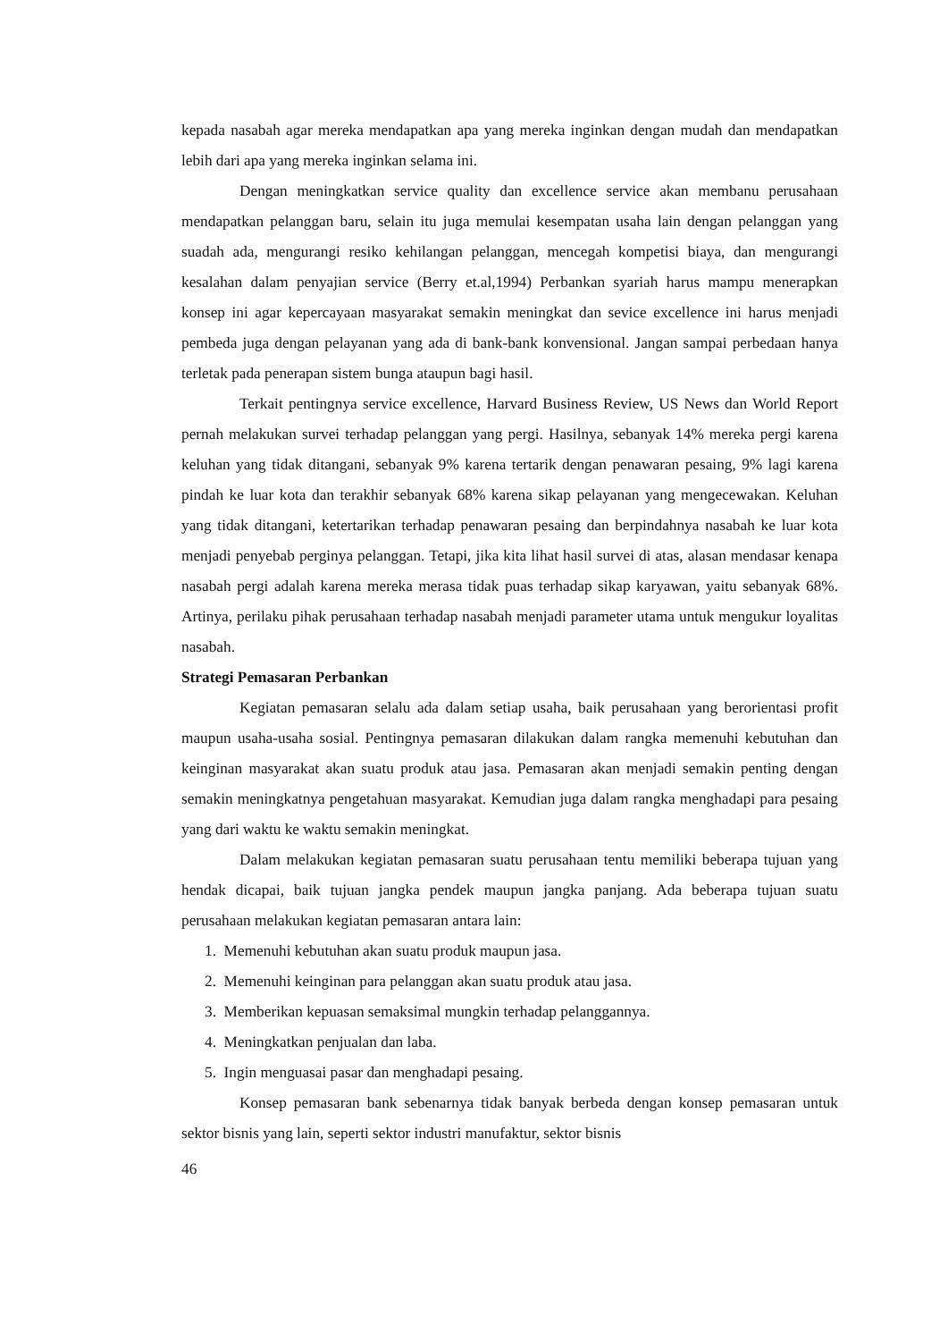kepada nasabah agar mereka mendapatkan apa yang mereka inginkan dengan mudah dan mendapatkan lebih dari apa yang mereka inginkan selama ini.
Dengan meningkatkan service quality dan excellence service akan membanu perusahaan mendapatkan pelanggan baru, selain itu juga memulai kesempatan usaha lain dengan pelanggan yang suadah ada, mengurangi resiko kehilangan pelanggan, mencegah kompetisi biaya, dan mengurangi kesalahan dalam penyajian service (Berry et.al,1994) Perbankan syariah harus mampu menerapkan konsep ini agar kepercayaan masyarakat semakin meningkat dan sevice excellence ini harus menjadi pembeda juga dengan pelayanan yang ada di bank-bank konvensional. Jangan sampai perbedaan hanya terletak pada penerapan sistem bunga ataupun bagi hasil.
Terkait pentingnya service excellence, Harvard Business Review, US News dan World Report pernah melakukan survei terhadap pelanggan yang pergi. Hasilnya, sebanyak 14% mereka pergi karena keluhan yang tidak ditangani, sebanyak 9% karena tertarik dengan penawaran pesaing, 9% lagi karena pindah ke luar kota dan terakhir sebanyak 68% karena sikap pelayanan yang mengecewakan. Keluhan yang tidak ditangani, ketertarikan terhadap penawaran pesaing dan berpindahnya nasabah ke luar kota menjadi penyebab perginya pelanggan. Tetapi, jika kita lihat hasil survei di atas, alasan mendasar kenapa nasabah pergi adalah karena mereka merasa tidak puas terhadap sikap karyawan, yaitu sebanyak 68%. Artinya, perilaku pihak perusahaan terhadap nasabah menjadi parameter utama untuk mengukur loyalitas nasabah.
Strategi Pemasaran Perbankan
Kegiatan pemasaran selalu ada dalam setiap usaha, baik perusahaan yang berorientasi profit maupun usaha-usaha sosial. Pentingnya pemasaran dilakukan dalam rangka memenuhi kebutuhan dan keinginan masyarakat akan suatu produk atau jasa. Pemasaran akan menjadi semakin penting dengan semakin meningkatnya pengetahuan masyarakat. Kemudian juga dalam rangka menghadapi para pesaing yang dari waktu ke waktu semakin meningkat.
Dalam melakukan kegiatan pemasaran suatu perusahaan tentu memiliki beberapa tujuan yang hendak dicapai, baik tujuan jangka pendek maupun jangka panjang. Ada beberapa tujuan suatu perusahaan melakukan kegiatan pemasaran antara lain:
1. Memenuhi kebutuhan akan suatu produk maupun jasa.
2. Memenuhi keinginan para pelanggan akan suatu produk atau jasa.
3. Memberikan kepuasan semaksimal mungkin terhadap pelanggannya.
4. Meningkatkan penjualan dan laba.
5. Ingin menguasai pasar dan menghadapi pesaing.
Konsep pemasaran bank sebenarnya tidak banyak berbeda dengan konsep pemasaran untuk sektor bisnis yang lain, seperti sektor industri manufaktur, sektor bisnis
46